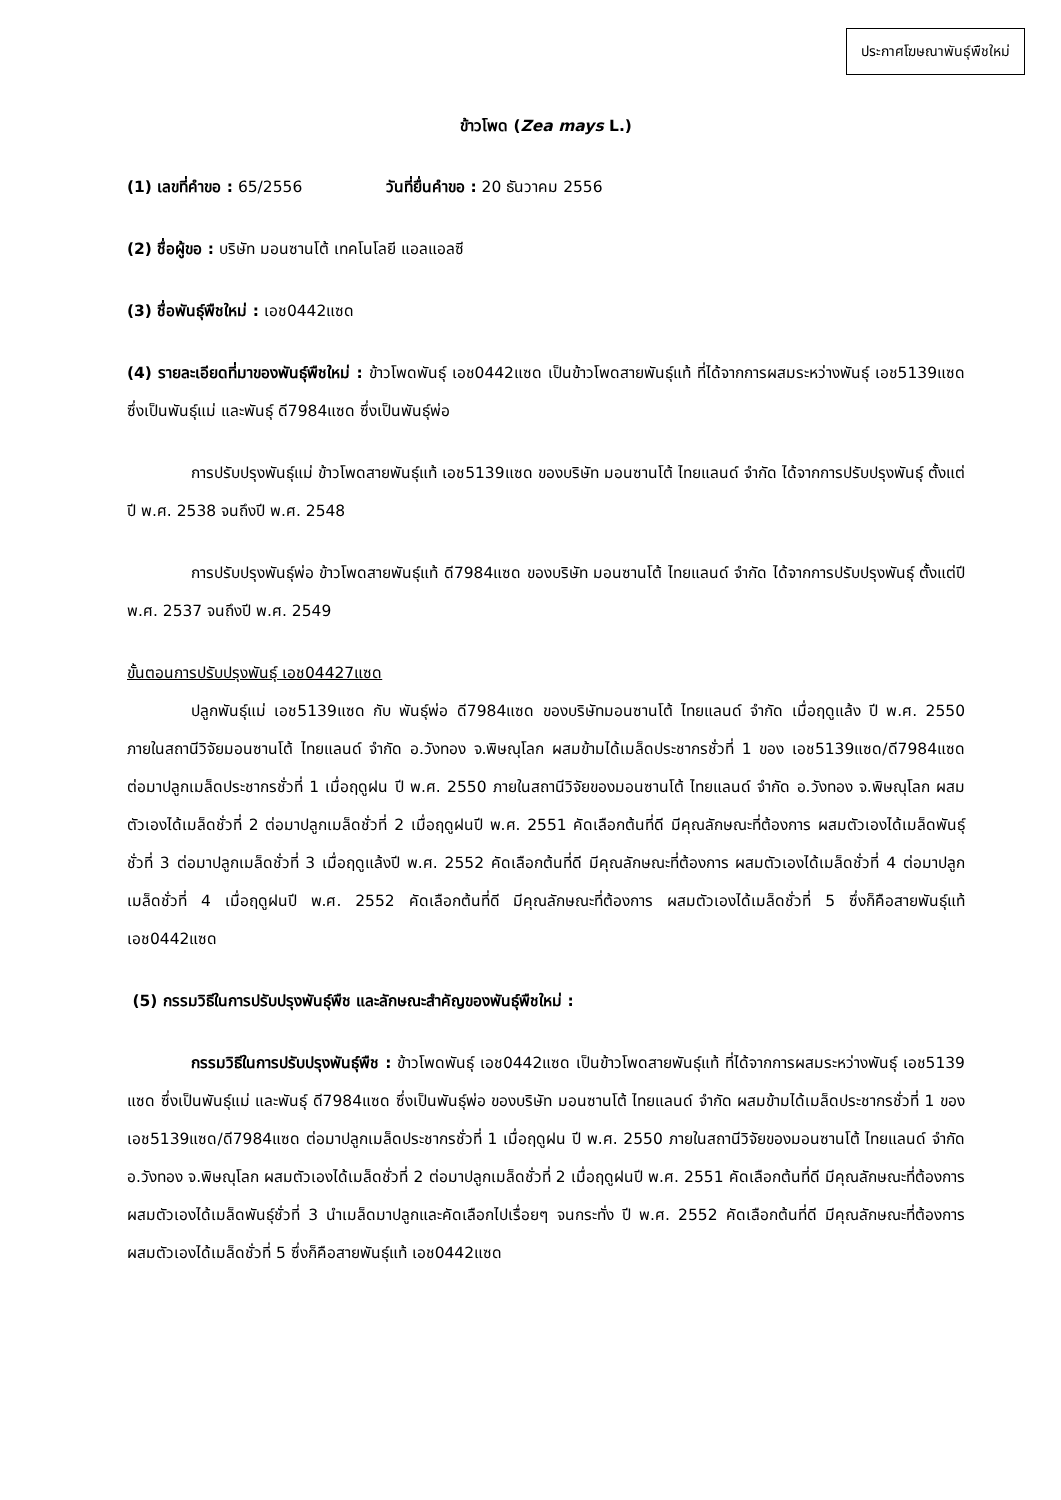ประกาศโฆษณาพันธุ์พืชใหม่
ข้าวโพด (Zea mays L.)
(1) เลขที่คำขอ : 65/2556 วันที่ยื่นคำขอ : 20 ธันวาคม 2556
(2) ชื่อผู้ขอ : บริษัท มอนซานโต้ เทคโนโลยี แอลแอลซี
(3) ชื่อพันธุ์พืชใหม่ : เอช0442แซด
(4) รายละเอียดที่มาของพันธุ์พืชใหม่ : ข้าวโพดพันธุ์ เอช0442แซด เป็นข้าวโพดสายพันธุ์แท้ ที่ได้จากการผสมระหว่างพันธุ์ เอช5139แซด ซึ่งเป็นพันธุ์แม่ และพันธุ์ ดี7984แซด ซึ่งเป็นพันธุ์พ่อ
การปรับปรุงพันธุ์แม่ ข้าวโพดสายพันธุ์แท้ เอช5139แซด ของบริษัท มอนซานโต้ ไทยแลนด์ จำกัด ได้จากการปรับปรุงพันธุ์ ตั้งแต่ปี พ.ศ. 2538 จนถึงปี พ.ศ. 2548
การปรับปรุงพันธุ์พ่อ ข้าวโพดสายพันธุ์แท้ ดี7984แซด ของบริษัท มอนซานโต้ ไทยแลนด์ จำกัด ได้จากการปรับปรุงพันธุ์ ตั้งแต่ปี พ.ศ. 2537 จนถึงปี พ.ศ. 2549
ขั้นตอนการปรับปรุงพันธุ์ เอช04427แซด
ปลูกพันธุ์แม่ เอช5139แซด กับ พันธุ์พ่อ ดี7984แซด ของบริษัทมอนซานโต้ ไทยแลนด์ จำกัด เมื่อฤดูแล้ง ปี พ.ศ. 2550 ภายในสถานีวิจัยมอนซานโต้ ไทยแลนด์ จำกัด อ.วังทอง จ.พิษณุโลก ผสมข้ามได้เมล็ดประชากรชั่วที่ 1 ของ เอช5139แซด/ดี7984แซด ต่อมาปลูกเมล็ดประชากรชั่วที่ 1 เมื่อฤดูฝน ปี พ.ศ. 2550 ภายในสถานีวิจัยของมอนซานโต้ ไทยแลนด์ จำกัด อ.วังทอง จ.พิษณุโลก ผสมตัวเองได้เมล็ดชั่วที่ 2 ต่อมาปลูกเมล็ดชั่วที่ 2 เมื่อฤดูฝนปี พ.ศ. 2551 คัดเลือกต้นที่ดี มีคุณลักษณะที่ต้องการ ผสมตัวเองได้เมล็ดพันธุ์ชั่วที่ 3 ต่อมาปลูกเมล็ดชั่วที่ 3 เมื่อฤดูแล้งปี พ.ศ. 2552 คัดเลือกต้นที่ดี มีคุณลักษณะที่ต้องการ ผสมตัวเองได้เมล็ดชั่วที่ 4 ต่อมาปลูกเมล็ดชั่วที่ 4 เมื่อฤดูฝนปี พ.ศ. 2552 คัดเลือกต้นที่ดี มีคุณลักษณะที่ต้องการ ผสมตัวเองได้เมล็ดชั่วที่ 5 ซึ่งก็คือสายพันธุ์แท้ เอช0442แซด
(5) กรรมวิธีในการปรับปรุงพันธุ์พืช และลักษณะสำคัญของพันธุ์พืชใหม่ :
กรรมวิธีในการปรับปรุงพันธุ์พืช : ข้าวโพดพันธุ์ เอช0442แซด เป็นข้าวโพดสายพันธุ์แท้ ที่ได้จากการผสมระหว่างพันธุ์ เอช5139 แซด ซึ่งเป็นพันธุ์แม่ และพันธุ์ ดี7984แซด ซึ่งเป็นพันธุ์พ่อ ของบริษัท มอนซานโต้ ไทยแลนด์ จำกัด ผสมข้ามได้เมล็ดประชากรชั่วที่ 1 ของ เอช5139แซด/ดี7984แซด ต่อมาปลูกเมล็ดประชากรชั่วที่ 1 เมื่อฤดูฝน ปี พ.ศ. 2550 ภายในสถานีวิจัยของมอนซานโต้ ไทยแลนด์ จำกัด อ.วังทอง จ.พิษณุโลก ผสมตัวเองได้เมล็ดชั่วที่ 2 ต่อมาปลูกเมล็ดชั่วที่ 2 เมื่อฤดูฝนปี พ.ศ. 2551 คัดเลือกต้นที่ดี มีคุณลักษณะที่ต้องการ ผสมตัวเองได้เมล็ดพันธุ์ชั่วที่ 3 นำเมล็ดมาปลูกและคัดเลือกไปเรื่อยๆ จนกระทั่ง ปี พ.ศ. 2552 คัดเลือกต้นที่ดี มีคุณลักษณะที่ต้องการ ผสมตัวเองได้เมล็ดชั่วที่ 5 ซึ่งก็คือสายพันธุ์แท้ เอช0442แซด